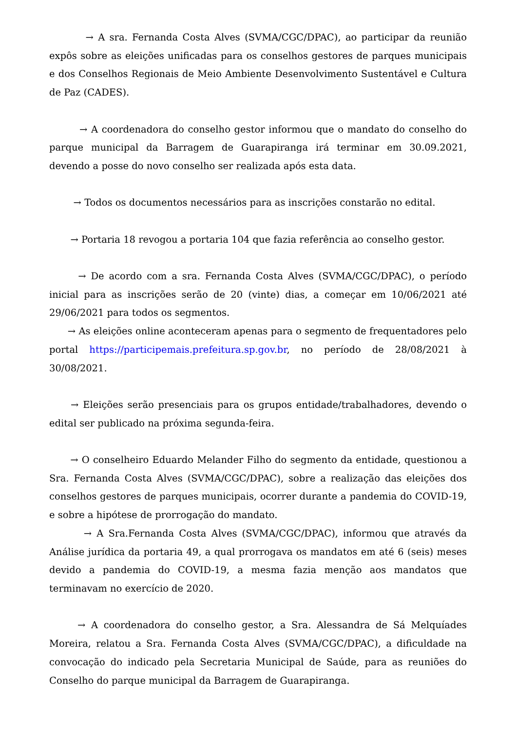→ A sra. Fernanda Costa Alves (SVMA/CGC/DPAC), ao participar da reunião expôs sobre as eleições unificadas para os conselhos gestores de parques municipais e dos Conselhos Regionais de Meio Ambiente Desenvolvimento Sustentável e Cultura de Paz (CADES).
→ A coordenadora do conselho gestor informou que o mandato do conselho do parque municipal da Barragem de Guarapiranga irá terminar em 30.09.2021, devendo a posse do novo conselho ser realizada após esta data.
→ Todos os documentos necessários para as inscrições constarão no edital.
→ Portaria 18 revogou a portaria 104 que fazia referência ao conselho gestor.
→ De acordo com a sra. Fernanda Costa Alves (SVMA/CGC/DPAC), o período inicial para as inscrições serão de 20 (vinte) dias, a começar em 10/06/2021 até 29/06/2021 para todos os segmentos.
→ As eleições online aconteceram apenas para o segmento de frequentadores pelo portal https://participemais.prefeitura.sp.gov.br, no período de 28/08/2021 à 30/08/2021.
→ Eleições serão presenciais para os grupos entidade/trabalhadores, devendo o edital ser publicado na próxima segunda-feira.
→ O conselheiro Eduardo Melander Filho do segmento da entidade, questionou a Sra. Fernanda Costa Alves (SVMA/CGC/DPAC), sobre a realização das eleições dos conselhos gestores de parques municipais, ocorrer durante a pandemia do COVID-19, e sobre a hipótese de prorrogação do mandato.
→ A Sra.Fernanda Costa Alves (SVMA/CGC/DPAC), informou que através da Análise jurídica da portaria 49, a qual prorrogava os mandatos em até 6 (seis) meses devido a pandemia do COVID-19, a mesma fazia menção aos mandatos que terminavam no exercício de 2020.
→ A coordenadora do conselho gestor, a Sra. Alessandra de Sá Melquíades Moreira, relatou a Sra. Fernanda Costa Alves (SVMA/CGC/DPAC), a dificuldade na convocação do indicado pela Secretaria Municipal de Saúde, para as reuniões do Conselho do parque municipal da Barragem de Guarapiranga.